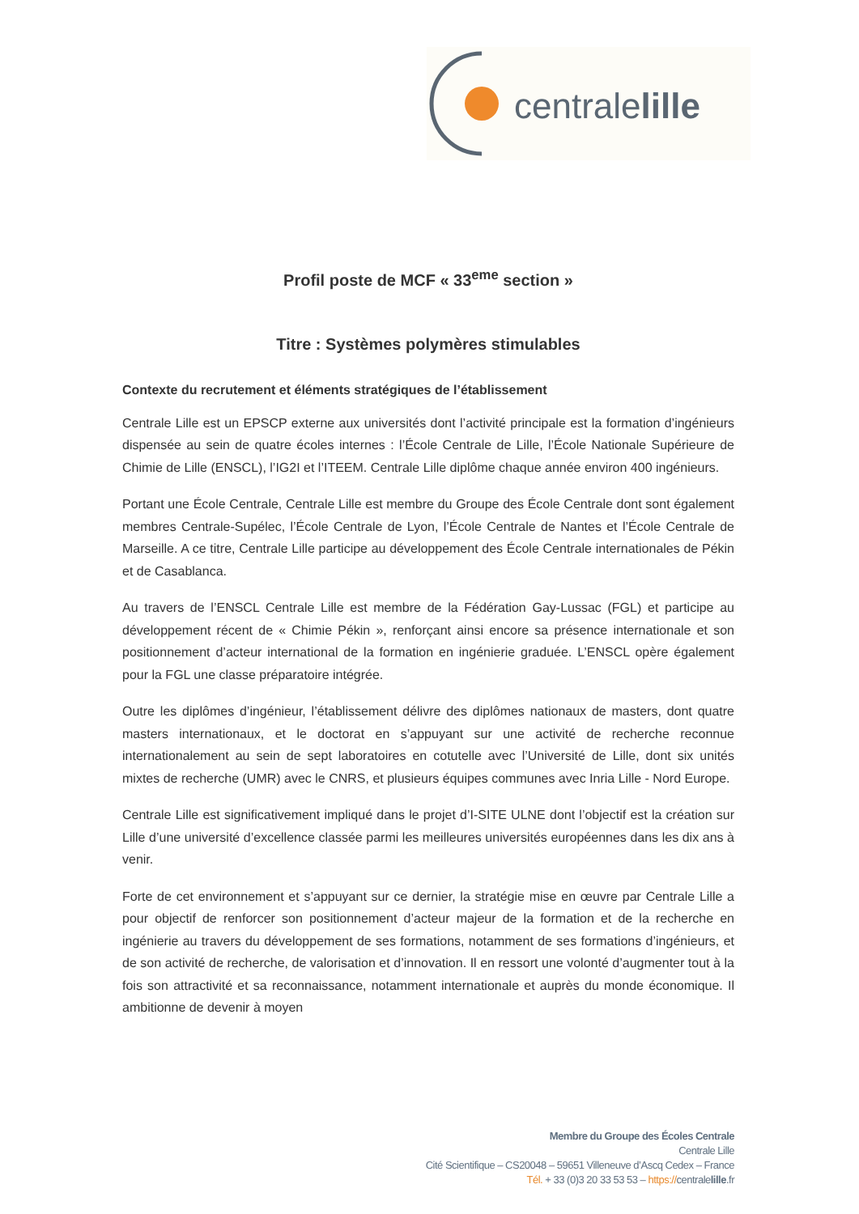centralelille
Profil poste de MCF « 33<sup>eme</sup> section »
Titre : Systèmes polymères stimulables
Contexte du recrutement et éléments stratégiques de l’établissement
Centrale Lille est un EPSCP externe aux universités dont l’activité principale est la formation d’ingénieurs dispensée au sein de quatre écoles internes : l’École Centrale de Lille, l’École Nationale Supérieure de Chimie de Lille (ENSCL), l’IG2I et l’ITEEM. Centrale Lille diplôme chaque année environ 400 ingénieurs.
Portant une École Centrale, Centrale Lille est membre du Groupe des École Centrale dont sont également membres Centrale-Supélec, l’École Centrale de Lyon, l’École Centrale de Nantes et l’École Centrale de Marseille. A ce titre, Centrale Lille participe au développement des École Centrale internationales de Pékin et de Casablanca.
Au travers de l’ENSCL Centrale Lille est membre de la Fédération Gay-Lussac (FGL) et participe au développement récent de « Chimie Pékin », renforçant ainsi encore sa présence internationale et son positionnement d’acteur international de la formation en ingénierie graduée. L’ENSCL opère également pour la FGL une classe préparatoire intégrée.
Outre les diplômes d’ingénieur, l’établissement délivre des diplômes nationaux de masters, dont quatre masters internationaux, et le doctorat en s’appuyant sur une activité de recherche reconnue internationalement au sein de sept laboratoires en cotutelle avec l’Université de Lille, dont six unités mixtes de recherche (UMR) avec le CNRS, et plusieurs équipes communes avec Inria Lille - Nord Europe.
Centrale Lille est significativement impliqué dans le projet d’I-SITE ULNE dont l’objectif est la création sur Lille d’une université d’excellence classée parmi les meilleures universités européennes dans les dix ans à venir.
Forte de cet environnement et s’appuyant sur ce dernier, la stratégie mise en œuvre par Centrale Lille a pour objectif de renforcer son positionnement d’acteur majeur de la formation et de la recherche en ingénierie au travers du développement de ses formations, notamment de ses formations d’ingénieurs, et de son activité de recherche, de valorisation et d’innovation. Il en ressort une volonté d’augmenter tout à la fois son attractivité et sa reconnaissance, notamment internationale et auprès du monde économique. Il ambitionne de devenir à moyen
Membre du Groupe des Écoles Centrale
Centrale Lille
Cité Scientifique – CS20048 – 59651 Villeneuve d’Ascq Cedex – France
Tél. + 33 (0)3 20 33 53 53 – https://centralelille.fr